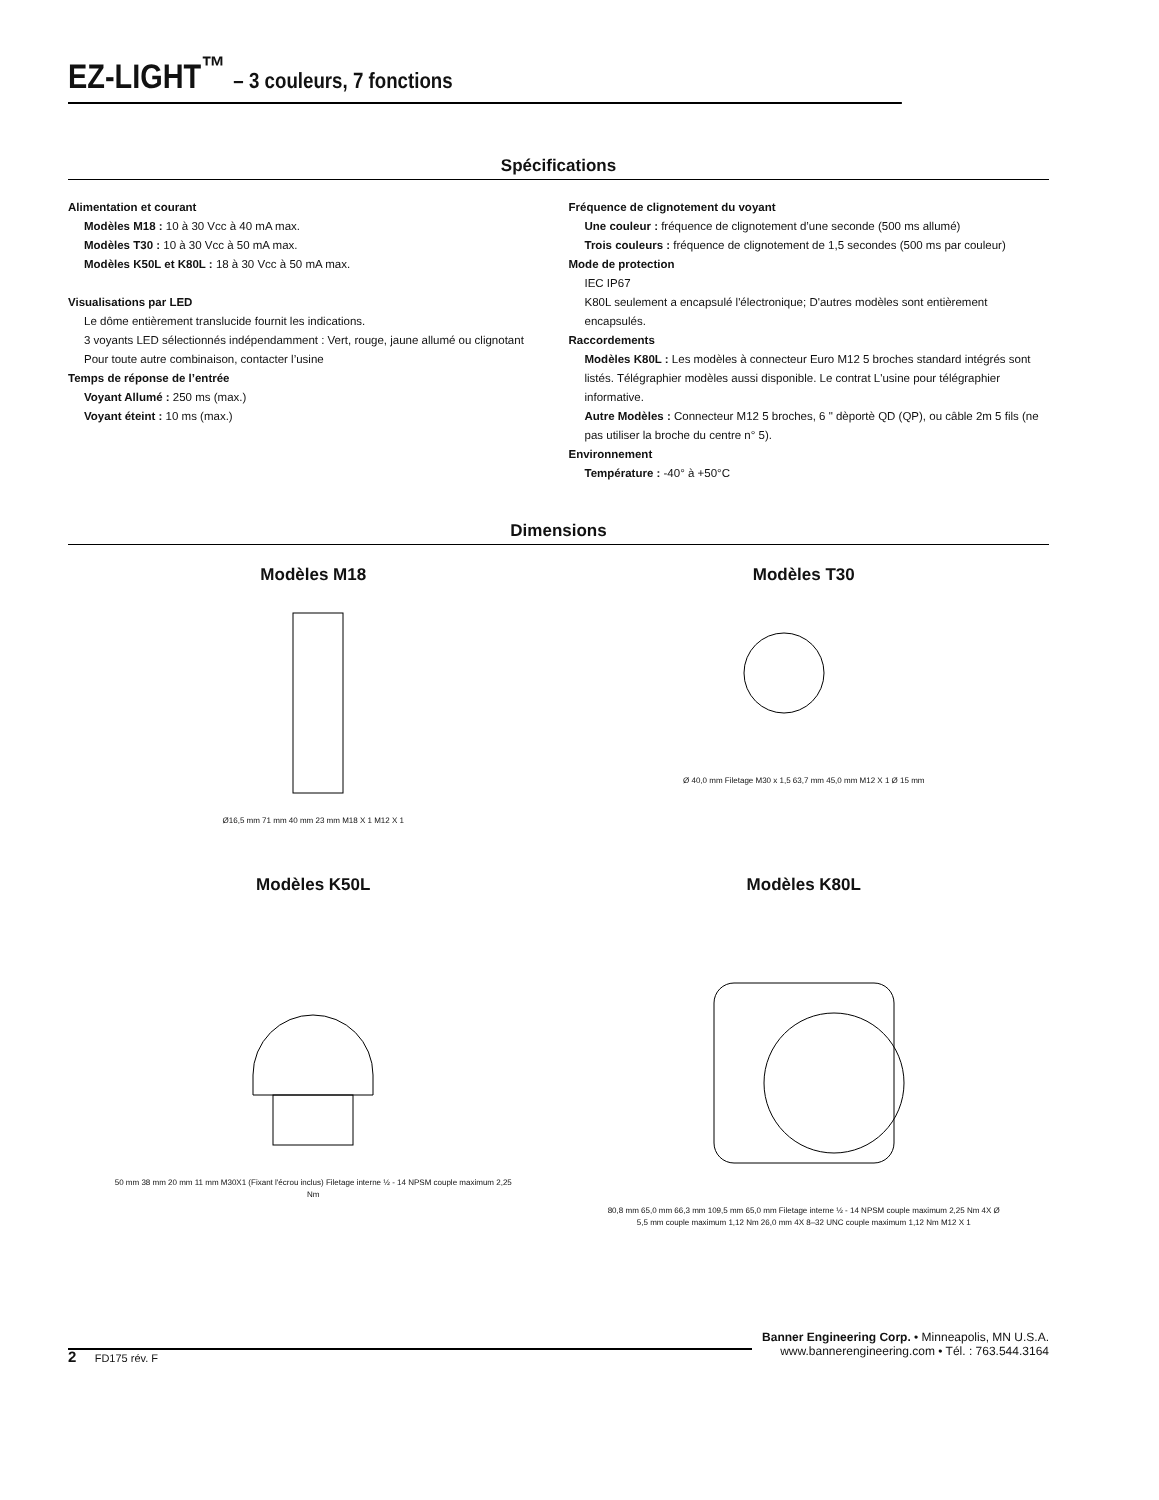EZ-LIGHT<sup>™</sup> – 3 couleurs, 7 fonctions
Spécifications
Alimentation et courant
Modèles M18 : 10 à 30 Vcc à 40 mA max.
Modèles T30 : 10 à 30 Vcc à 50 mA max.
Modèles K50L et K80L : 18 à 30 Vcc à 50 mA max.
Visualisations par LED
Le dôme entièrement translucide fournit les indications.
3 voyants LED sélectionnés indépendamment : Vert, rouge, jaune allumé ou clignotant
Pour toute autre combinaison, contacter l’usine
Temps de réponse de l’entrée
Voyant Allumé : 250 ms (max.)
Voyant éteint : 10 ms (max.)
Fréquence de clignotement du voyant
Une couleur : fréquence de clignotement d’une seconde (500 ms allumé)
Trois couleurs : fréquence de clignotement de 1,5 secondes (500 ms par couleur)
Mode de protection
IEC IP67
K80L seulement a encapsulé l'électronique; D'autres modèles sont entièrement encapsulés.
Raccordements
Modèles K80L : Les modèles à connecteur Euro M12 5 broches standard intégrés sont listés. Télégraphier modèles aussi disponible. Le contrat L'usine pour télégraphier informative.
Autre Modèles : Connecteur M12 5 broches, 6 " dèportè QD (QP), ou câble 2m 5 fils (ne pas utiliser la broche du centre n° 5).
Environnement
Température : -40° à +50°C
Dimensions
Modèles M18
Ø16,5 mm 71 mm 40 mm 23 mm M18 X 1 M12 X 1
Modèles T30
Ø 40,0 mm Filetage M30 x 1,5 63,7 mm 45,0 mm M12 X 1 Ø 15 mm
Modèles K50L
50 mm 38 mm 20 mm 11 mm M30X1 (Fixant l'écrou inclus) Filetage interne ½ - 14 NPSM couple maximum 2,25 Nm
Modèles K80L
80,8 mm 65,0 mm 66,3 mm 109,5 mm 65,0 mm Filetage interne ½ - 14 NPSM couple maximum 2,25 Nm 4X Ø 5,5 mm couple maximum 1,12 Nm 26,0 mm 4X 8–32 UNC couple maximum 1,12 Nm M12 X 1
Banner Engineering Corp. • Minneapolis, MN U.S.A.
www.bannerengineering.com • Tél. : 763.544.3164
2 FD175 rév. F